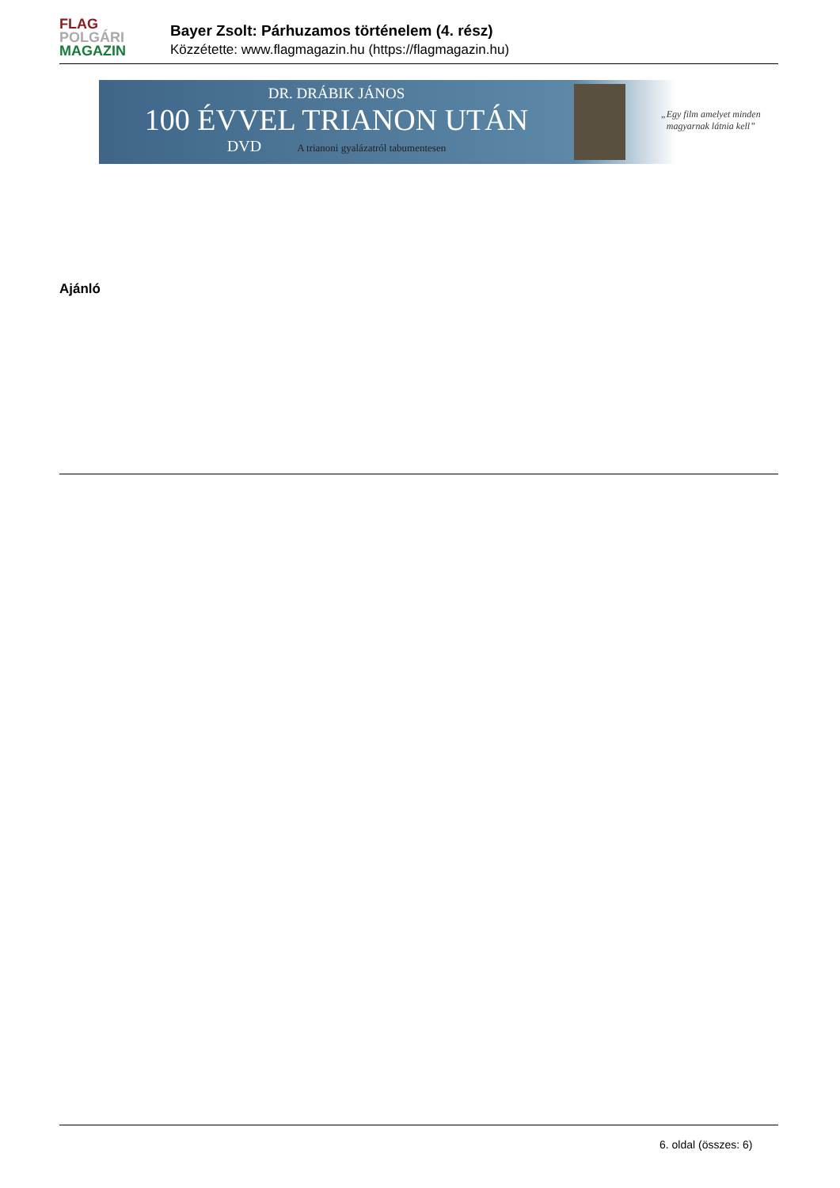FLAG
POLGÁRI
MAGAZIN
Bayer Zsolt: Párhuzamos történelem (4. rész)
Közzétette: www.flagmagazin.hu (https://flagmagazin.hu)
DR. DRÁBIK JÁNOS
100 ÉVVEL TRIANON UTÁN
DVD A trianoni gyalázatról tabumentesen
„Egy film amelyet minden
magyarnak látnia kell”
Ajánló
6. oldal (összes: 6)